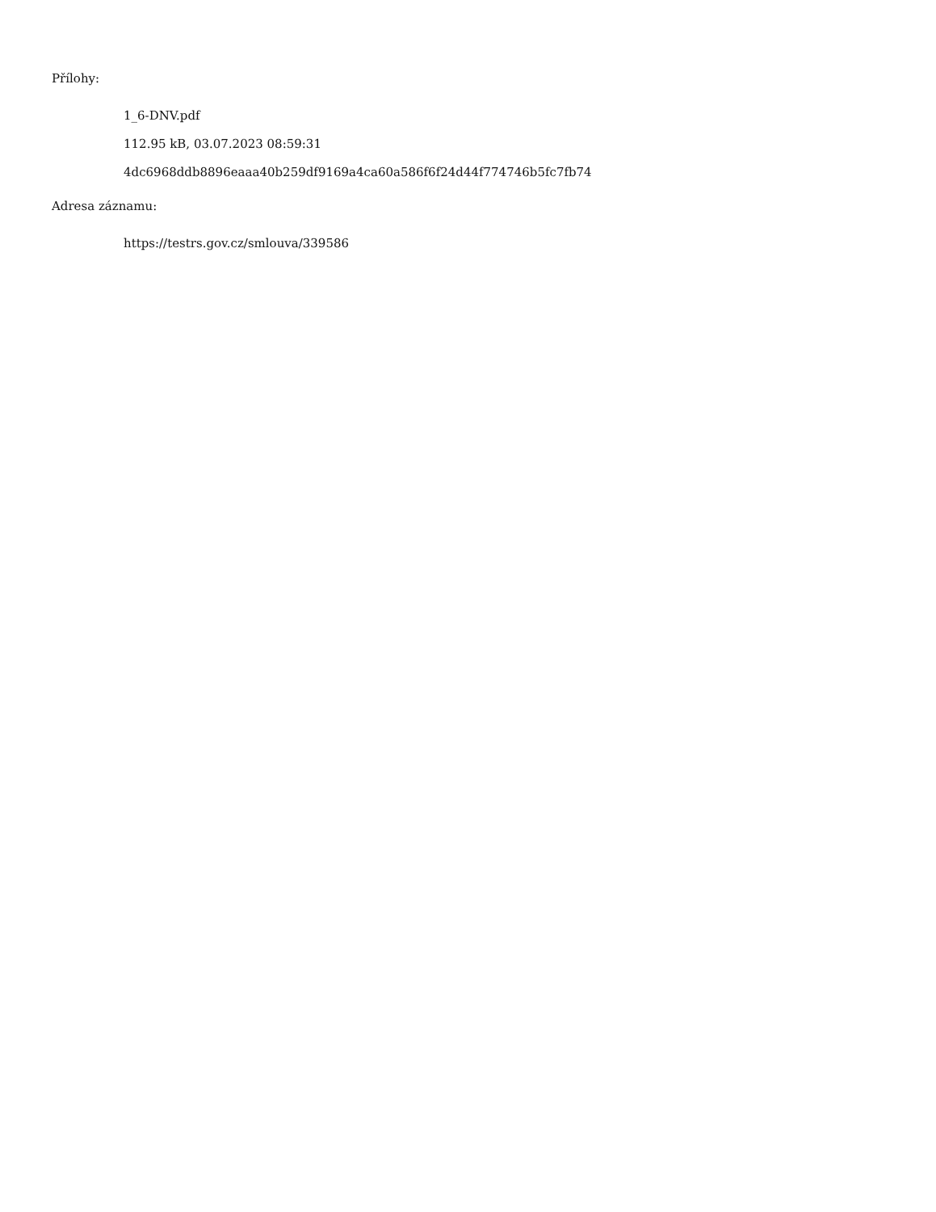Přílohy:
1_6-DNV.pdf
112.95 kB, 03.07.2023 08:59:31
4dc6968ddb8896eaaa40b259df9169a4ca60a586f6f24d44f774746b5fc7fb74
Adresa záznamu:
https://testrs.gov.cz/smlouva/339586